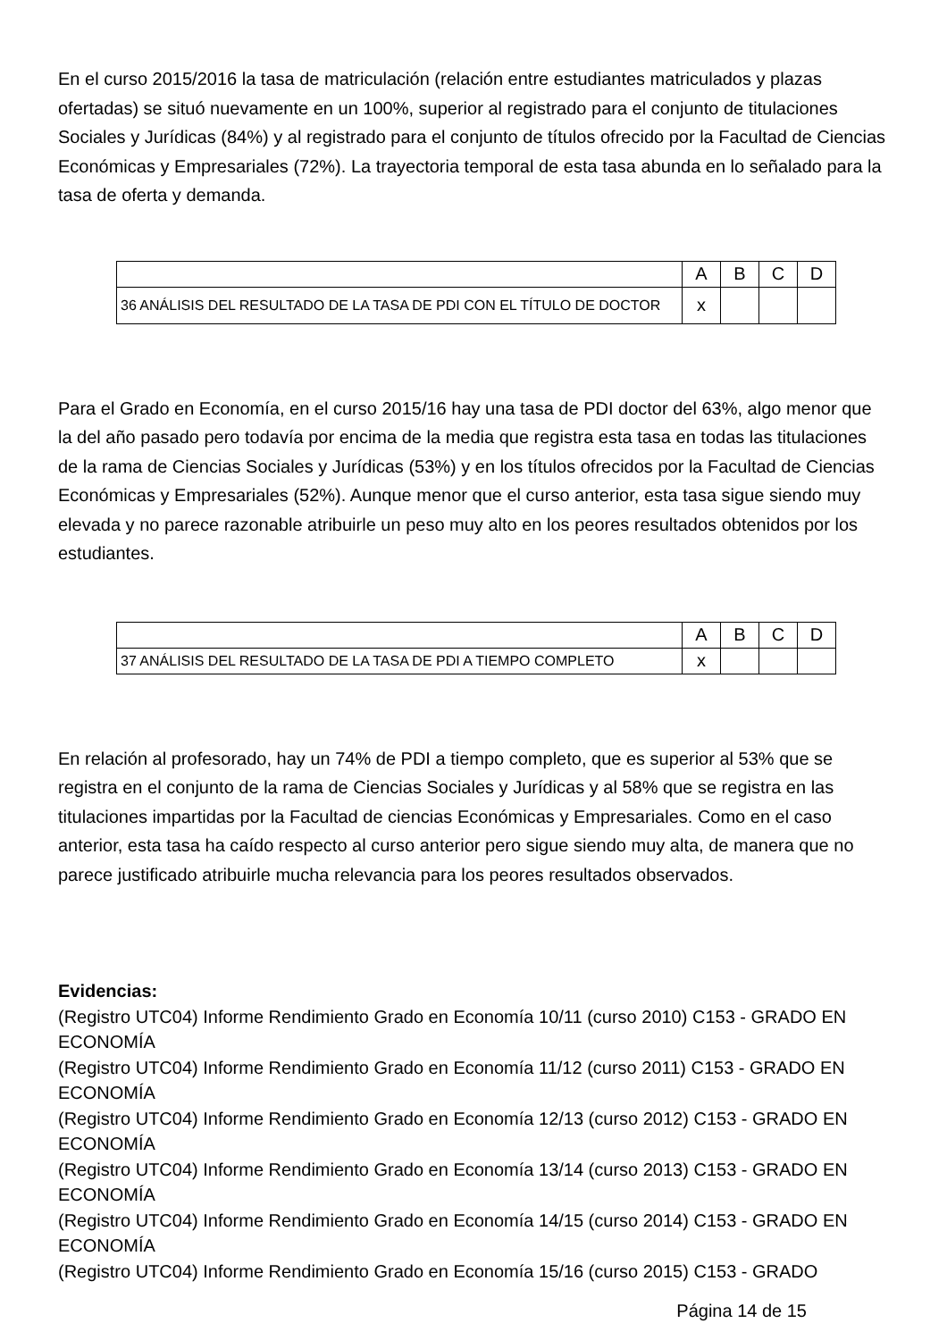En el curso 2015/2016 la tasa de matriculación (relación entre estudiantes matriculados y plazas ofertadas) se situó nuevamente en un 100%, superior al registrado para el conjunto de titulaciones Sociales y Jurídicas (84%) y al registrado para el conjunto de títulos ofrecido por la Facultad de Ciencias Económicas y Empresariales (72%). La trayectoria temporal de esta tasa abunda en lo señalado para la tasa de oferta y demanda.
| | A | B | C | D |
| 36 ANÁLISIS DEL RESULTADO DE LA TASA DE PDI CON EL TÍTULO DE DOCTOR | x | | | |
Para el Grado en Economía, en el curso 2015/16 hay una tasa de PDI doctor del 63%, algo menor que la del año pasado pero todavía por encima de la media que registra esta tasa en todas las titulaciones de la rama de Ciencias Sociales y Jurídicas (53%) y en los títulos ofrecidos por la Facultad de Ciencias Económicas y Empresariales (52%). Aunque menor que el curso anterior, esta tasa sigue siendo muy elevada y no parece razonable atribuirle un peso muy alto en los peores resultados obtenidos por los estudiantes.
| | A | B | C | D |
| 37 ANÁLISIS DEL RESULTADO DE LA TASA DE PDI A TIEMPO COMPLETO | x | | | |
En relación al profesorado, hay un 74% de PDI a tiempo completo, que es superior al 53% que se registra en el conjunto de la rama de Ciencias Sociales y Jurídicas y al 58% que se registra en las titulaciones impartidas por la Facultad de ciencias Económicas y Empresariales. Como en el caso anterior, esta tasa ha caído respecto al curso anterior pero sigue siendo muy alta, de manera que no parece justificado atribuirle mucha relevancia para los peores resultados observados.
Evidencias:
(Registro UTC04) Informe Rendimiento Grado en Economía 10/11 (curso 2010) C153 - GRADO EN ECONOMÍA
(Registro UTC04) Informe Rendimiento Grado en Economía 11/12 (curso 2011) C153 - GRADO EN ECONOMÍA
(Registro UTC04) Informe Rendimiento Grado en Economía 12/13 (curso 2012) C153 - GRADO EN ECONOMÍA
(Registro UTC04) Informe Rendimiento Grado en Economía 13/14 (curso 2013) C153 - GRADO EN ECONOMÍA
(Registro UTC04) Informe Rendimiento Grado en Economía 14/15 (curso 2014) C153 - GRADO EN ECONOMÍA
(Registro UTC04) Informe Rendimiento Grado en Economía 15/16 (curso 2015) C153 - GRADO
Página 14 de 15